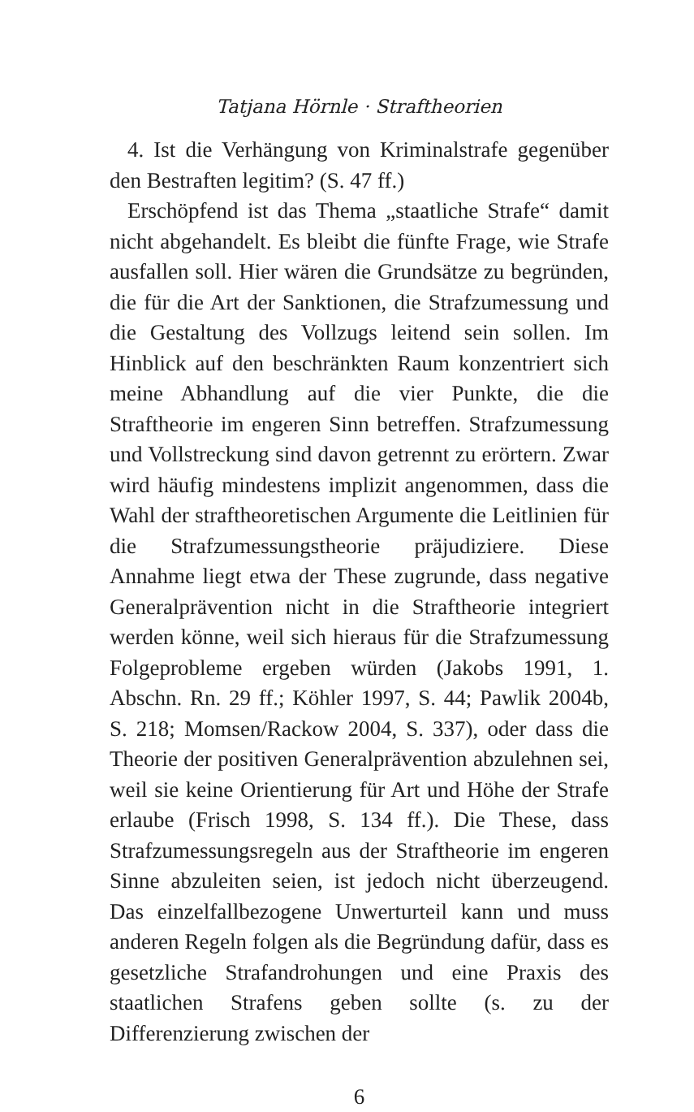Tatjana Hörnle · Straftheorien
4. Ist die Verhängung von Kriminalstrafe gegenüber den Bestraften legitim? (S. 47 ff.)
Erschöpfend ist das Thema „staatliche Strafe“ damit nicht abgehandelt. Es bleibt die fünfte Frage, wie Strafe ausfallen soll. Hier wären die Grundsätze zu begründen, die für die Art der Sanktionen, die Strafzumessung und die Gestaltung des Vollzugs leitend sein sollen. Im Hinblick auf den beschränkten Raum konzentriert sich meine Abhandlung auf die vier Punkte, die die Straftheorie im engeren Sinn betreffen. Strafzumessung und Vollstreckung sind davon getrennt zu erörtern. Zwar wird häufig mindestens implizit angenommen, dass die Wahl der straftheoretischen Argumente die Leitlinien für die Strafzumessungstheorie präjudiziere. Diese Annahme liegt etwa der These zugrunde, dass negative Generalprävention nicht in die Straftheorie integriert werden könne, weil sich hieraus für die Strafzumessung Folgeprobleme ergeben würden (Jakobs 1991, 1. Abschn. Rn. 29 ff.; Köhler 1997, S. 44; Pawlik 2004b, S. 218; Momsen/Rackow 2004, S. 337), oder dass die Theorie der positiven Generalprävention abzulehnen sei, weil sie keine Orientierung für Art und Höhe der Strafe erlaube (Frisch 1998, S. 134 ff.). Die These, dass Strafzumessungsregeln aus der Straftheorie im engeren Sinne abzuleiten seien, ist jedoch nicht überzeugend. Das einzelfallbezogene Unwerturteil kann und muss anderen Regeln folgen als die Begründung dafür, dass es gesetzliche Strafandrohungen und eine Praxis des staatlichen Strafens geben sollte (s. zu der Differenzierung zwischen der
6